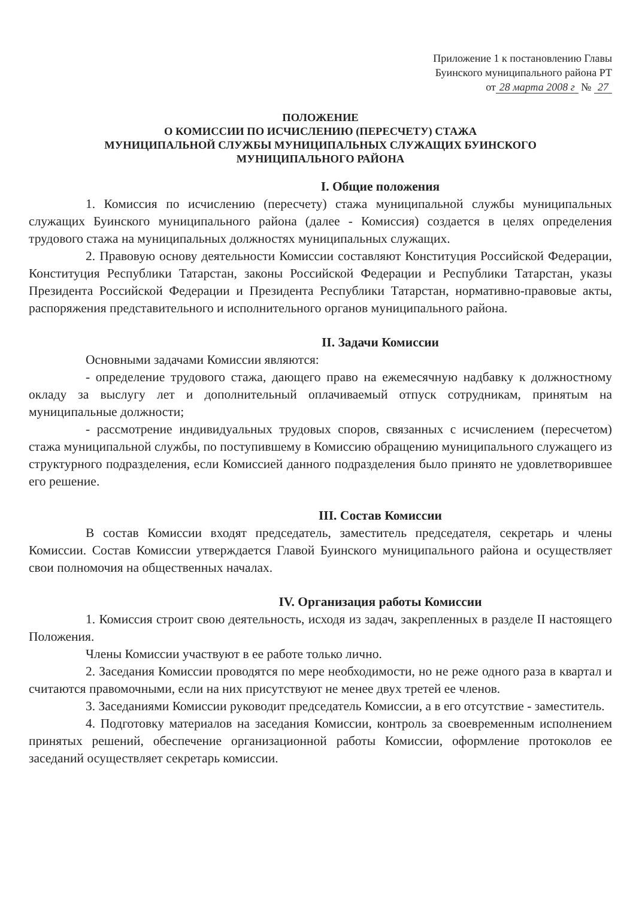Приложение 1 к постановлению Главы
Буинского муниципального района РТ
от 28 марта 2008 г № 27
ПОЛОЖЕНИЕ
О КОМИССИИ ПО ИСЧИСЛЕНИЮ (ПЕРЕСЧЕТУ) СТАЖА
МУНИЦИПАЛЬНОЙ СЛУЖБЫ МУНИЦИПАЛЬНЫХ СЛУЖАЩИХ БУИНСКОГО
МУНИЦИПАЛЬНОГО РАЙОНА
I. Общие положения
1. Комиссия по исчислению (пересчету) стажа муниципальной службы муниципальных служащих Буинского муниципального района (далее - Комиссия) создается в целях определения трудового стажа на муниципальных должностях муниципальных служащих.
2. Правовую основу деятельности Комиссии составляют Конституция Российской Федерации, Конституция Республики Татарстан, законы Российской Федерации и Республики Татарстан, указы Президента Российской Федерации и Президента Республики Татарстан, нормативно-правовые акты, распоряжения представительного и исполнительного органов муниципального района.
II. Задачи Комиссии
Основными задачами Комиссии являются:
- определение трудового стажа, дающего право на ежемесячную надбавку к должностному окладу за выслугу лет и дополнительный оплачиваемый отпуск сотрудникам, принятым на муниципальные должности;
- рассмотрение индивидуальных трудовых споров, связанных с исчислением (пересчетом) стажа муниципальной службы, по поступившему в Комиссию обращению муниципального служащего из структурного подразделения, если Комиссией данного подразделения было принято не удовлетворившее его решение.
III. Состав Комиссии
В состав Комиссии входят председатель, заместитель председателя, секретарь и члены Комиссии. Состав Комиссии утверждается Главой Буинского муниципального района и осуществляет свои полномочия на общественных началах.
IV. Организация работы Комиссии
1. Комиссия строит свою деятельность, исходя из задач, закрепленных в разделе II настоящего Положения.
Члены Комиссии участвуют в ее работе только лично.
2. Заседания Комиссии проводятся по мере необходимости, но не реже одного раза в квартал и считаются правомочными, если на них присутствуют не менее двух третей ее членов.
3. Заседаниями Комиссии руководит председатель Комиссии, а в его отсутствие - заместитель.
4. Подготовку материалов на заседания Комиссии, контроль за своевременным исполнением принятых решений, обеспечение организационной работы Комиссии, оформление протоколов ее заседаний осуществляет секретарь комиссии.